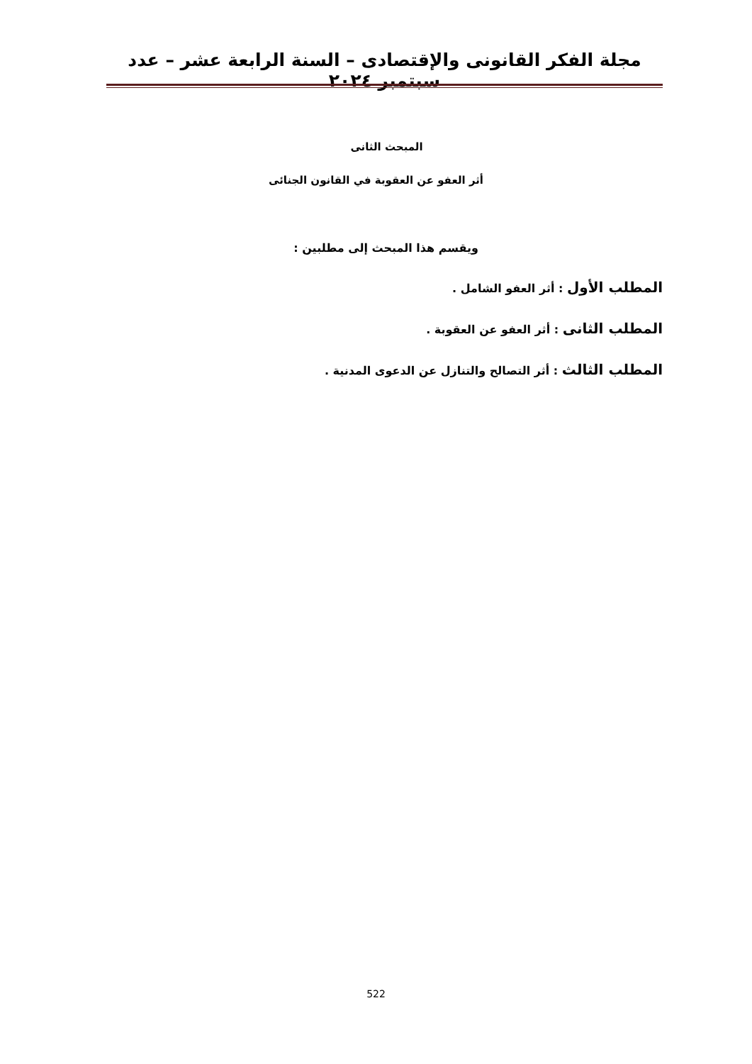مجلة الفكر القانونى والإقتصادى – السنة الرابعة عشر – عدد سبتمبر ٢٠٢٤
المبحث الثانى
أثر العفو عن العقوبة في القانون الجنائى
ويقسم هذا المبحث إلى مطلبين :
المطلب الأول : أثر العفو الشامل .
المطلب الثانى : أثر العفو عن العقوبة .
المطلب الثالث : أثر التصالح والتنازل عن الدعوى المدنية .
522